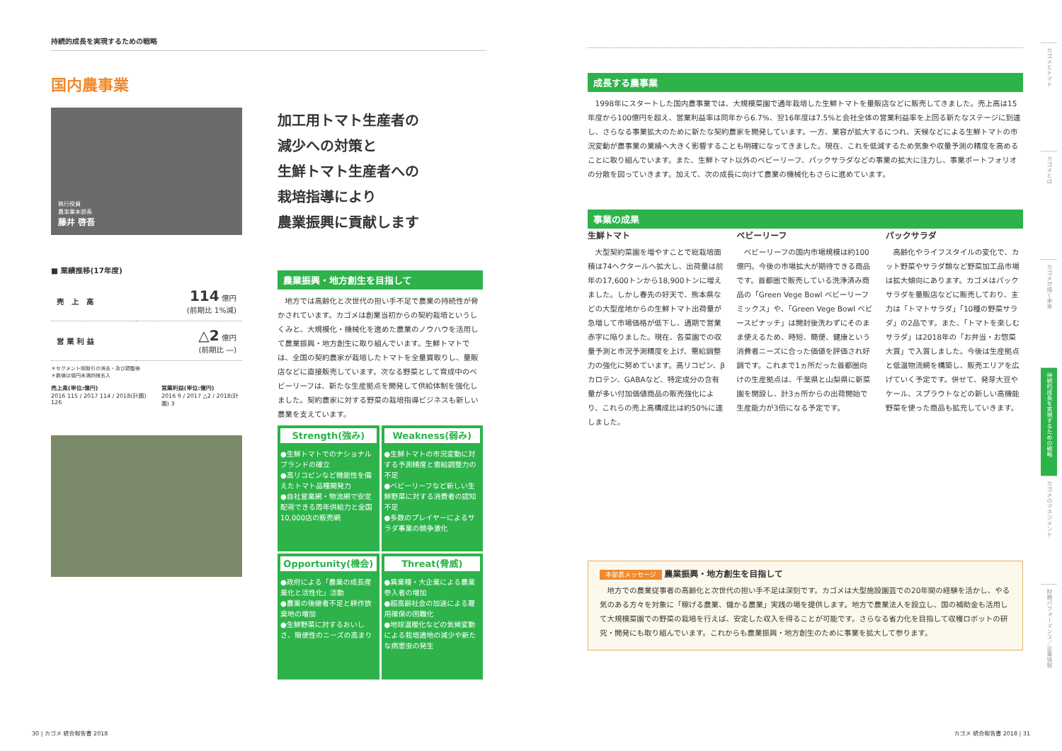持続的成長を実現するための戦略
国内農事業
執行役員
農事業本部長
藤井 啓吾
■ 業績推移(17年度)
| 売 上 高 | 114 億円 (前期比 1%減) |
| 営 業 利 益 | △2 億円 (前期比 ―) |
＊セグメント間取引の消去・及び調整後
＊数値は億円未満四捨五入
売上高(単位:億円)
2016 115 / 2017 114 / 2018(計画) 126
営業利益(単位:億円)
2016 9 / 2017 △2 / 2018(計画) 3
加工用トマト生産者の
減少への対策と
生鮮トマト生産者への
栽培指導により
農業振興に貢献します
農業振興・地方創生を目指して
　地方では高齢化と次世代の担い手不足で農業の持続性が脅かされています。カゴメは創業当初からの契約栽培というしくみと、大規模化・機械化を進めた農業のノウハウを活用して農業振興・地方創生に取り組んでいます。生鮮トマトでは、全国の契約農家が栽培したトマトを全量買取りし、量販店などに直接販売しています。次なる野菜として育成中のベビーリーフは、新たな生産拠点を開発して供給体制を強化しました。契約農家に対する野菜の栽培指導ビジネスも新しい農業を支えています。
Strength(強み)
●生鮮トマトでのナショナルブランドの確立
●高リコピンなど機能性を備えたトマト品種開発力
●自社営業網・物流網で安定配荷できる周年供給力と全国10,000店の販売網
Weakness(弱み)
●生鮮トマトの市況変動に対する予測精度と需給調整力の不足
●ベビーリーフなど新しい生鮮野菜に対する消費者の認知不足
●多数のプレイヤーによるサラダ事業の競争激化
Opportunity(機会)
●政府による「農業の成長産業化と活性化」活動
●農業の後継者不足と耕作放棄地の増加
●生鮮野菜に対するおいしさ、簡便性のニーズの高まり
Threat(脅威)
●異業種・大企業による農業参入者の増加
●超高齢社会の加速による雇用確保の困難化
●地球温暖化などの気候変動による栽培適地の減少や新たな病害虫の発生
成長する農事業
　1998年にスタートした国内農事業では、大規模菜園で通年栽培した生鮮トマトを量販店などに販売してきました。売上高は15年度から100億円を超え、営業利益率は同年から6.7%、翌16年度は7.5%と会社全体の営業利益率を上回る新たなステージに到達し、さらなる事業拡大のために新たな契約農家を開発しています。一方、業容が拡大するにつれ、天候などによる生鮮トマトの市況変動が農事業の業績へ大きく影響することも明確になってきました。現在、これを低減するため気象や収量予測の精度を高めることに取り組んでいます。また、生鮮トマト以外のベビーリーフ、パックサラダなどの事業の拡大に注力し、事業ポートフォリオの分散を図っていきます。加えて、次の成長に向けて農業の機械化もさらに進めています。
事業の成果
生鮮トマト
　大型契約菜園を増やすことで総栽培面積は74ヘクタールへ拡大し、出荷量は前年の17,600トンから18,900トンに増えました。しかし春先の好天で、熊本県などの大型産地からの生鮮トマト出荷量が急増して市場価格が低下し、通期で営業赤字に陥りました。現在、各菜園での収量予測と市況予測精度を上げ、需給調整力の強化に努めています。高リコピン、βカロテン、GABAなど、特定成分の含有量が多い付加価値商品の販売強化により、これらの売上高構成比は約50%に達しました。
ベビーリーフ
　ベビーリーフの国内市場規模は約100億円。今後の市場拡大が期待できる商品です。首都圏で販売している洗浄済み商品の「Green Vege Bowl ベビーリーフミックス」や、「Green Vege Bowl ベビースピナッチ」は開封後洗わずにそのまま使えるため、時短、簡便、健康という消費者ニーズに合った価値を評価され好調です。これまで1ヵ所だった首都圏向けの生産拠点は、千葉県と山梨県に新菜園を開設し、計3ヵ所からの出荷開始で生産能力が3倍になる予定です。
パックサラダ
　高齢化やライフスタイルの変化で、カット野菜やサラダ類など野菜加工品市場は拡大傾向にあります。カゴメはパックサラダを量販店などに販売しており、主力は「トマトサラダ」「10種の野菜サラダ」の2品です。また、「トマトを楽しむサラダ」は2018年の「お弁当・お惣菜大賞」で入賞しました。今後は生産拠点と低温物流網を構築し、販売エリアを広げていく予定です。併せて、発芽大豆やケール、スプラウトなどの新しい高機能野菜を使った商品も拡充していきます。
本部長メッセージ 農業振興・地方創生を目指して
　地方での農業従事者の高齢化と次世代の担い手不足は深刻です。カゴメは大型施設園芸での20年間の経験を活かし、やる気のある方々を対象に「稼げる農業、儲かる農業」実践の場を提供します。地方で農業法人を設立し、国の補助金も活用して大規模菜園での野菜の栽培を行えば、安定した収入を得ることが可能です。さらなる省力化を目指して収穫ロボットの研究・開発にも取り組んでいます。これからも農業振興・地方創生のために事業を拡大して参ります。
カゴメとトマト
カゴメとは
カゴメが描く未来
持続的成長を実現するための戦略
カゴメのマネジメント
財務パフォーマンス／企業情報
30 | カゴメ 統合報告書 2018 カゴメ 統合報告書 2018 | 31